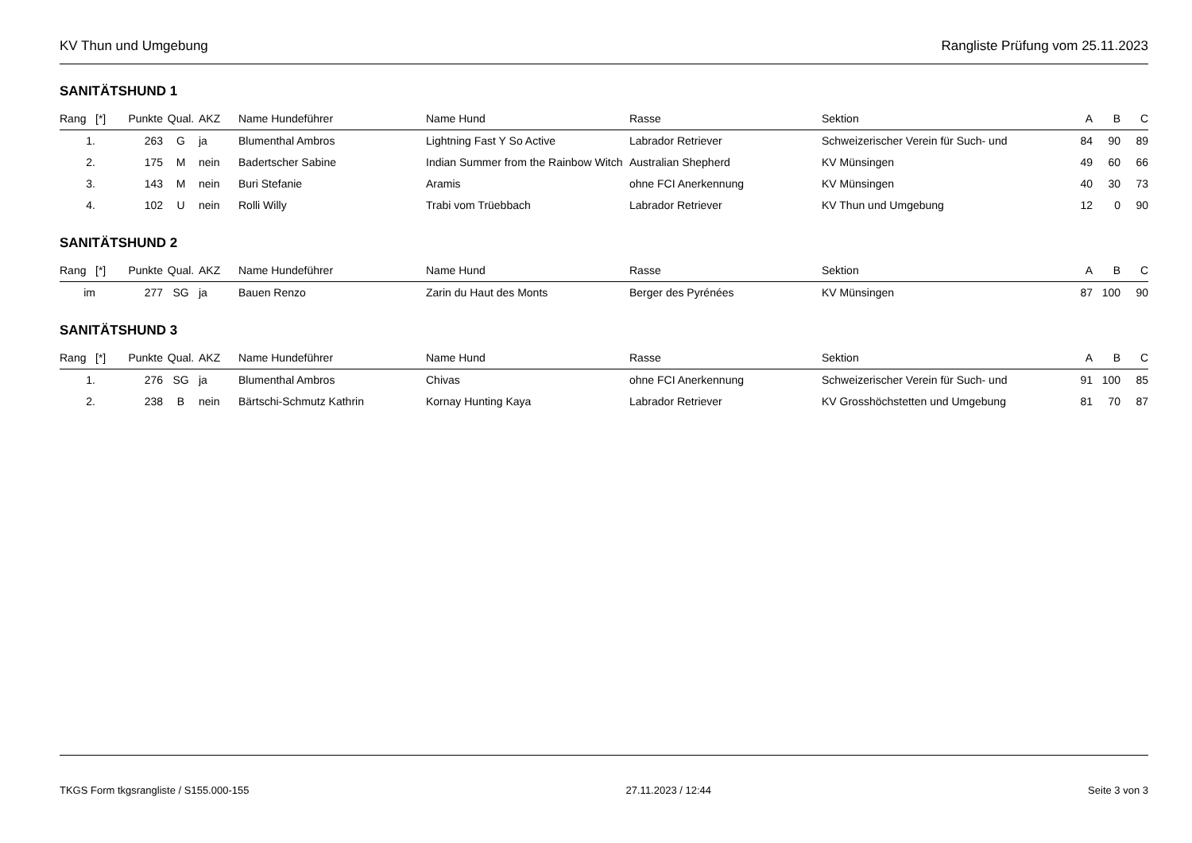KV Thun und Umgebung Rangliste Prüfung vom 25.11.2023
SANITÄTSHUND 1
| Rang | [*] | Punkte | Qual. | AKZ | Name Hundeführer | Name Hund | Rasse | Sektion | A | B | C |
| --- | --- | --- | --- | --- | --- | --- | --- | --- | --- | --- | --- |
| 1. | | 263 | G | ja | Blumenthal Ambros | Lightning Fast Y So Active | Labrador Retriever | Schweizerischer Verein für Such- und | 84 | 90 | 89 |
| 2. | | 175 | M | nein | Badertscher Sabine | Indian Summer from the Rainbow Witch | Australian Shepherd | KV Münsingen | 49 | 60 | 66 |
| 3. | | 143 | M | nein | Buri Stefanie | Aramis | ohne FCI Anerkennung | KV Münsingen | 40 | 30 | 73 |
| 4. | | 102 | U | nein | Rolli Willy | Trabi vom Trüebbach | Labrador Retriever | KV Thun und Umgebung | 12 | 0 | 90 |
SANITÄTSHUND 2
| Rang | [*] | Punkte | Qual. | AKZ | Name Hundeführer | Name Hund | Rasse | Sektion | A | B | C |
| --- | --- | --- | --- | --- | --- | --- | --- | --- | --- | --- | --- |
| im | | 277 | SG | ja | Bauen Renzo | Zarin du Haut des Monts | Berger des Pyrénées | KV Münsingen | 87 | 100 | 90 |
SANITÄTSHUND 3
| Rang | [*] | Punkte | Qual. | AKZ | Name Hundeführer | Name Hund | Rasse | Sektion | A | B | C |
| --- | --- | --- | --- | --- | --- | --- | --- | --- | --- | --- | --- |
| 1. | | 276 | SG | ja | Blumenthal Ambros | Chivas | ohne FCI Anerkennung | Schweizerischer Verein für Such- und | 91 | 100 | 85 |
| 2. | | 238 | B | nein | Bärtschi-Schmutz Kathrin | Kornay Hunting Kaya | Labrador Retriever | KV Grosshöchstetten und Umgebung | 81 | 70 | 87 |
TKGS Form tkgsrangliste / S155.000-155 27.11.2023 / 12:44 Seite 3 von 3